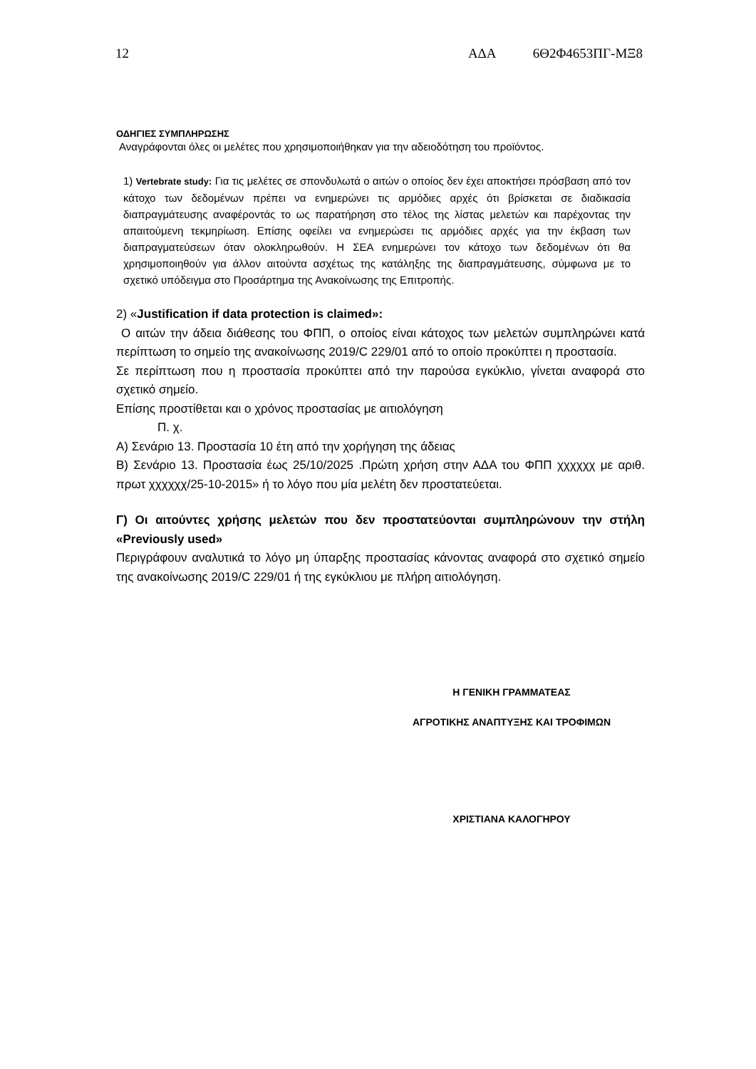12 ΑΔΑ 6Θ2Φ4653ΠΓ-ΜΞ8
ΟΔΗΓΙΕΣ ΣΥΜΠΛΗΡΩΣΗΣ
Αναγράφονται όλες οι μελέτες που χρησιμοποιήθηκαν για την αδειοδότηση του προϊόντος.
1) Vertebrate study: Για τις μελέτες σε σπονδυλωτά ο αιτών ο οποίος δεν έχει αποκτήσει πρόσβαση από τον κάτοχο των δεδομένων πρέπει να ενημερώνει τις αρμόδιες αρχές ότι βρίσκεται σε διαδικασία διαπραγμάτευσης αναφέροντάς το ως παρατήρηση στο τέλος της λίστας μελετών και παρέχοντας την απαιτούμενη τεκμηρίωση. Επίσης οφείλει να ενημερώσει τις αρμόδιες αρχές για την έκβαση των διαπραγματεύσεων όταν ολοκληρωθούν. Η ΣΕΑ ενημερώνει τον κάτοχο των δεδομένων ότι θα χρησιμοποιηθούν για άλλον αιτούντα ασχέτως της κατάληξης της διαπραγμάτευσης, σύμφωνα με το σχετικό υπόδειγμα στο Προσάρτημα της Ανακοίνωσης της Επιτροπής.
2) «Justification if data protection is claimed»:
Ο αιτών την άδεια διάθεσης του ΦΠΠ, ο οποίος είναι κάτοχος των μελετών συμπληρώνει κατά περίπτωση το σημείο της ανακοίνωσης 2019/C 229/01 από το οποίο προκύπτει η προστασία.
Σε περίπτωση που η προστασία προκύπτει από την παρούσα εγκύκλιο, γίνεται αναφορά στο σχετικό σημείο.
Επίσης προστίθεται και ο χρόνος προστασίας με αιτιολόγηση
Π. χ.
Α) Σενάριο 13. Προστασία 10 έτη από την χορήγηση της άδειας
Β) Σενάριο 13. Προστασία έως 25/10/2025 .Πρώτη χρήση στην ΑΔΑ του ΦΠΠ χχχχχχ με αριθ. πρωτ χχχχχχ/25-10-2015» ή το λόγο που μία μελέτη δεν προστατεύεται.
Γ) Οι αιτούντες χρήσης μελετών που δεν προστατεύονται συμπληρώνουν την στήλη «Previously used»
Περιγράφουν αναλυτικά το λόγο μη ύπαρξης προστασίας κάνοντας αναφορά στο σχετικό σημείο της ανακοίνωσης 2019/C 229/01 ή της εγκύκλιου με πλήρη αιτιολόγηση.
Η ΓΕΝΙΚΗ ΓΡΑΜΜΑΤΕΑΣ
ΑΓΡΟΤΙΚΗΣ ΑΝΑΠΤΥΞΗΣ ΚΑΙ ΤΡΟΦΙΜΩΝ
ΧΡΙΣΤΙΑΝΑ ΚΑΛΟΓΗΡΟΥ